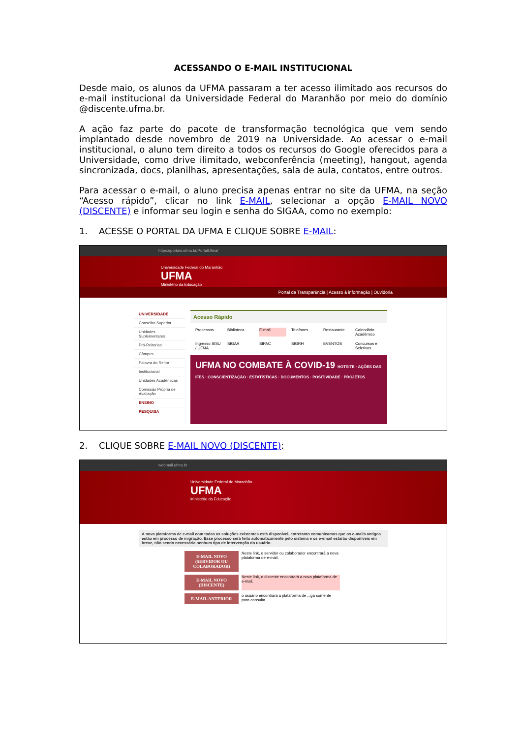ACESSANDO O E-MAIL INSTITUCIONAL
Desde maio, os alunos da UFMA passaram a ter acesso ilimitado aos recursos do e-mail institucional da Universidade Federal do Maranhão por meio do domínio @discente.ufma.br.
A ação faz parte do pacote de transformação tecnológica que vem sendo implantado desde novembro de 2019 na Universidade. Ao acessar o e-mail institucional, o aluno tem direito a todos os recursos do Google oferecidos para a Universidade, como drive ilimitado, webconferência (meeting), hangout, agenda sincronizada, docs, planilhas, apresentações, sala de aula, contatos, entre outros.
Para acessar o e-mail, o aluno precisa apenas entrar no site da UFMA, na seção “Acesso rápido”, clicar no link E-MAIL, selecionar a opção E-MAIL NOVO (DISCENTE) e informar seu login e senha do SIGAA, como no exemplo:
1. ACESSE O PORTAL DA UFMA E CLIQUE SOBRE E-MAIL:
https://portais.ufma.br/PortalUfma/
Universidade Federal do Maranhão
UFMA
Ministério da Educação
Portal da Transparência | Acesso à informação | Ouvidoria
UNIVERSIDADE
Conselho Superior
Unidades Suplementares
Pró-Reitorias
Câmpus
Palavra do Reitor
Institucional
Unidades Acadêmicas
Comissão Própria de Avaliação
ENSINO
PESQUISA
Acesso Rápido
Processos Biblioteca E-mail Telefones Restaurante Calendário Acadêmico Ingresso SISU / UFMA SIGAA SIPAC SIGRH EVENTOS Concursos e Seletivos
UFMA NO COMBATE À COVID-19 HOTSITE · AÇÕES DAS IFES · CONSCIENTIZAÇÃO · ESTATÍSTICAS · DOCUMENTOS · POSITIVIDADE · PROJETOS
2. CLIQUE SOBRE E-MAIL NOVO (DISCENTE):
webmail.ufma.br
Universidade Federal do Maranhão
UFMA
Ministério da Educação
A nova plataforma de e-mail com todas as soluções existentes está disponível, entretanto comunicamos que os e-mails antigos estão em processo de migração. Esse processo será feito automaticamente pelo sistema e os e-email estarão disponíveis em breve, não sendo necessária nenhum tipo de intervenção do usuário.
E-MAIL NOVO (SERVIDOR OU COLABORADOR)
Neste link, o servidor ou colaborador encontrará a nova plataforma de e-mail.
E-MAIL NOVO (DISCENTE)
Neste link, o discente encontrará a nova plataforma de e-mail.
E-MAIL ANTERIOR
o usuário encontrará a plataforma de ...ga somente para consulta.